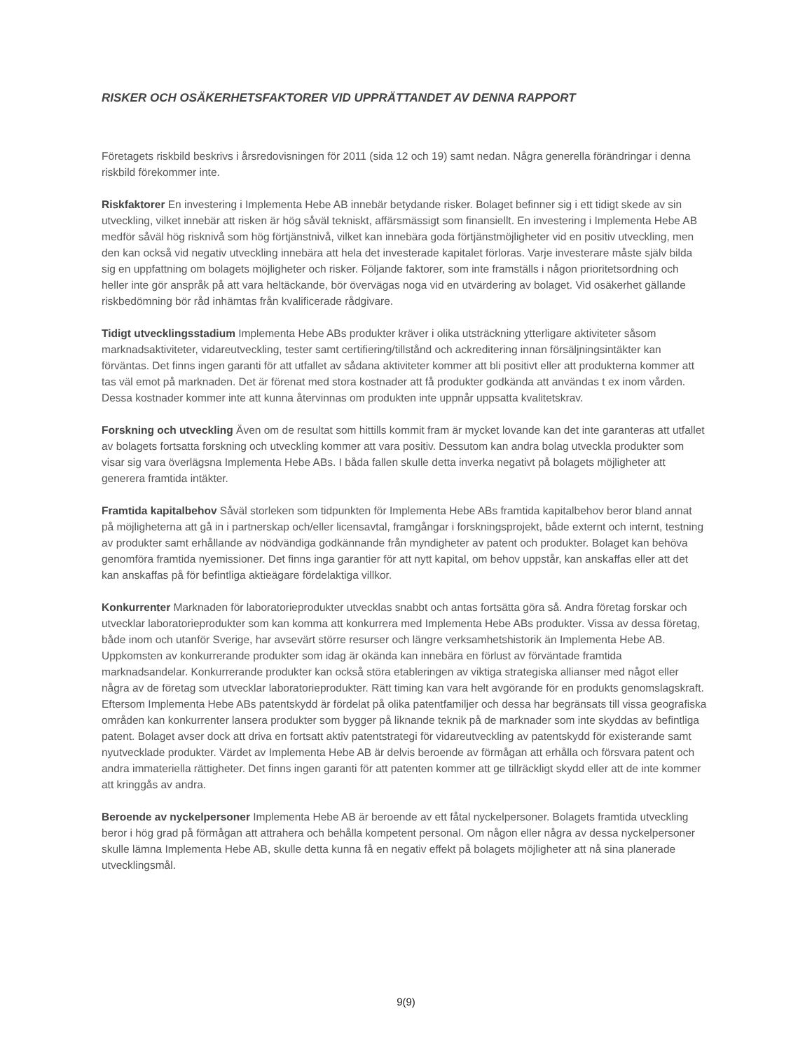RISKER OCH OSÄKERHETSFAKTORER VID UPPRÄTTANDET AV DENNA RAPPORT
Företagets riskbild beskrivs i årsredovisningen för 2011 (sida 12 och 19) samt nedan. Några generella förändringar i denna riskbild förekommer inte.
Riskfaktorer En investering i Implementa Hebe AB innebär betydande risker. Bolaget befinner sig i ett tidigt skede av sin utveckling, vilket innebär att risken är hög såväl tekniskt, affärsmässigt som finansiellt. En investering i Implementa Hebe AB medför såväl hög risknivå som hög förtjänstnivå, vilket kan innebära goda förtjänstmöjligheter vid en positiv utveckling, men den kan också vid negativ utveckling innebära att hela det investerade kapitalet förloras. Varje investerare måste själv bilda sig en uppfattning om bolagets möjligheter och risker. Följande faktorer, som inte framställs i någon prioritetsordning och heller inte gör anspråk på att vara heltäckande, bör övervägas noga vid en utvärdering av bolaget. Vid osäkerhet gällande riskbedömning bör råd inhämtas från kvalificerade rådgivare.
Tidigt utvecklingsstadium Implementa Hebe ABs produkter kräver i olika utsträckning ytterligare aktiviteter såsom marknadsaktiviteter, vidareutveckling, tester samt certifiering/tillstånd och ackreditering innan försäljningsintäkter kan förväntas. Det finns ingen garanti för att utfallet av sådana aktiviteter kommer att bli positivt eller att produkterna kommer att tas väl emot på marknaden. Det är förenat med stora kostnader att få produkter godkända att användas t ex inom vården. Dessa kostnader kommer inte att kunna återvinnas om produkten inte uppnår uppsatta kvalitetskrav.
Forskning och utveckling Även om de resultat som hittills kommit fram är mycket lovande kan det inte garanteras att utfallet av bolagets fortsatta forskning och utveckling kommer att vara positiv. Dessutom kan andra bolag utveckla produkter som visar sig vara överlägsna Implementa Hebe ABs. I båda fallen skulle detta inverka negativt på bolagets möjligheter att generera framtida intäkter.
Framtida kapitalbehov Såväl storleken som tidpunkten för Implementa Hebe ABs framtida kapitalbehov beror bland annat på möjligheterna att gå in i partnerskap och/eller licensavtal, framgångar i forskningsprojekt, både externt och internt, testning av produkter samt erhållande av nödvändiga godkännande från myndigheter av patent och produkter. Bolaget kan behöva genomföra framtida nyemissioner. Det finns inga garantier för att nytt kapital, om behov uppstår, kan anskaffas eller att det kan anskaffas på för befintliga aktieägare fördelaktiga villkor.
Konkurrenter Marknaden för laboratorieprodukter utvecklas snabbt och antas fortsätta göra så. Andra företag forskar och utvecklar laboratorieprodukter som kan komma att konkurrera med Implementa Hebe ABs produkter. Vissa av dessa företag, både inom och utanför Sverige, har avsevärt större resurser och längre verksamhetshistorik än Implementa Hebe AB. Uppkomsten av konkurrerande produkter som idag är okända kan innebära en förlust av förväntade framtida marknadsandelar. Konkurrerande produkter kan också störa etableringen av viktiga strategiska allianser med något eller några av de företag som utvecklar laboratorieprodukter. Rätt timing kan vara helt avgörande för en produkts genomslagskraft. Eftersom Implementa Hebe ABs patentskydd är fördelat på olika patentfamiljer och dessa har begränsats till vissa geografiska områden kan konkurrenter lansera produkter som bygger på liknande teknik på de marknader som inte skyddas av befintliga patent. Bolaget avser dock att driva en fortsatt aktiv patentstrategi för vidareutveckling av patentskydd för existerande samt nyutvecklade produkter. Värdet av Implementa Hebe AB är delvis beroende av förmågan att erhålla och försvara patent och andra immateriella rättigheter. Det finns ingen garanti för att patenten kommer att ge tillräckligt skydd eller att de inte kommer att kringgås av andra.
Beroende av nyckelpersoner Implementa Hebe AB är beroende av ett fåtal nyckelpersoner. Bolagets framtida utveckling beror i hög grad på förmågan att attrahera och behålla kompetent personal. Om någon eller några av dessa nyckelpersoner skulle lämna Implementa Hebe AB, skulle detta kunna få en negativ effekt på bolagets möjligheter att nå sina planerade utvecklingsmål.
9(9)